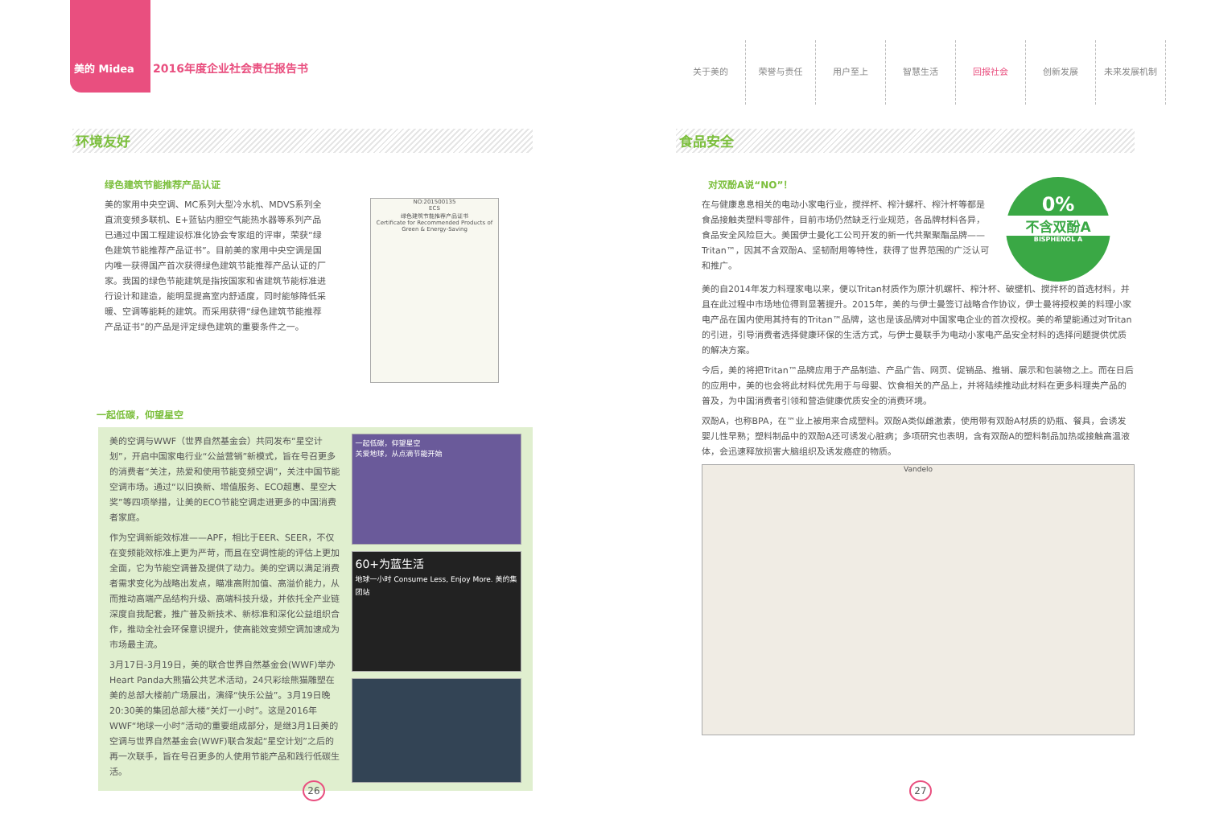美的 Midea 2016年度企业社会责任报告书
关于美的 荣誉与责任 用户至上 智慧生活 回报社会 创新发展 未来发展机制
环境友好
绿色建筑节能推荐产品认证
美的家用中央空调、MC系列大型冷水机、MDVS系列全直流变频多联机、E+蓝钻内胆空气能热水器等系列产品已通过中国工程建设标准化协会专家组的评审，荣获“绿色建筑节能推荐产品证书”。目前美的家用中央空调是国内唯一获得国产首次获得绿色建筑节能推荐产品认证的厂家。我国的绿色节能建筑是指按国家和省建筑节能标准进行设计和建造，能明显提高室内舒适度，同时能够降低采暖、空调等能耗的建筑。而采用获得“绿色建筑节能推荐产品证书”的产品是评定绿色建筑的重要条件之一。
NO:201500135
ECS
绿色建筑节能推荐产品证书
Certificate for Recommended Products of Green & Energy-Saving
一起低碳，仰望星空
美的空调与WWF（世界自然基金会）共同发布“星空计划”，开启中国家电行业“公益营销”新模式，旨在号召更多的消费者“关注，热爱和使用节能变频空调”，关注中国节能空调市场。通过“以旧换新、增值服务、ECO超惠、星空大奖”等四项举措，让美的ECO节能空调走进更多的中国消费者家庭。
作为空调新能效标准——APF，相比于EER、SEER，不仅在变频能效标准上更为严苛，而且在空调性能的评估上更加全面，它为节能空调普及提供了动力。美的空调以满足消费者需求变化为战略出发点，瞄准高附加值、高溢价能力，从而推动高端产品结构升级、高端科技升级，并依托全产业链深度自我配套，推广普及新技术、新标准和深化公益组织合作，推动全社会环保意识提升，使高能效变频空调加速成为市场最主流。
3月17日-3月19日，美的联合世界自然基金会(WWF)举办Heart Panda大熊猫公共艺术活动，24只彩绘熊猫雕塑在美的总部大楼前广场展出，演绎“快乐公益”。3月19日晚20:30美的集团总部大楼“关灯一小时”。这是2016年WWF“地球一小时”活动的重要组成部分，是继3月1日美的空调与世界自然基金会(WWF)联合发起“星空计划”之后的再一次联手，旨在号召更多的人使用节能产品和践行低碳生活。
一起低碳，仰望星空
关爱地球，从点滴节能开始
60+为蓝生活
地球一小时 Consume Less, Enjoy More. 美的集团站
26
食品安全
对双酚A说“NO”！
在与健康息息相关的电动小家电行业，搅拌杯、榨汁螺杆、榨汁杯等都是食品接触类塑料零部件，目前市场仍然缺乏行业规范，各品牌材料各异，食品安全风险巨大。美国伊士曼化工公司开发的新一代共聚聚酯品牌——Tritan™，因其不含双酚A、坚韧耐用等特性，获得了世界范围的广泛认可和推广。
0%
不含双酚A
BISPHENOL A
美的自2014年发力料理家电以来，便以Tritan材质作为原汁机螺杆、榨汁杯、破壁机、搅拌杯的首选材料，并且在此过程中市场地位得到显著提升。2015年，美的与伊士曼签订战略合作协议，伊士曼将授权美的料理小家电产品在国内使用其持有的Tritan™品牌，这也是该品牌对中国家电企业的首次授权。美的希望能通过对Tritan的引进，引导消费者选择健康环保的生活方式，与伊士曼联手为电动小家电产品安全材料的选择问题提供优质的解决方案。
今后，美的将把Tritan™品牌应用于产品制造、产品广告、网页、促销品、推销、展示和包装物之上。而在日后的应用中，美的也会将此材料优先用于与母婴、饮食相关的产品上，并将陆续推动此材料在更多料理类产品的普及，为中国消费者引领和营造健康优质安全的消费环境。
双酚A，也称BPA，在™业上被用来合成塑料。双酚A类似雌激素，使用带有双酚A材质的奶瓶、餐具，会诱发婴儿性早熟；塑料制品中的双酚A还可诱发心脏病；多项研究也表明，含有双酚A的塑料制品加热或接触高温液体，会迅速释放损害大脑组织及诱发癌症的物质。
Vandelo
27